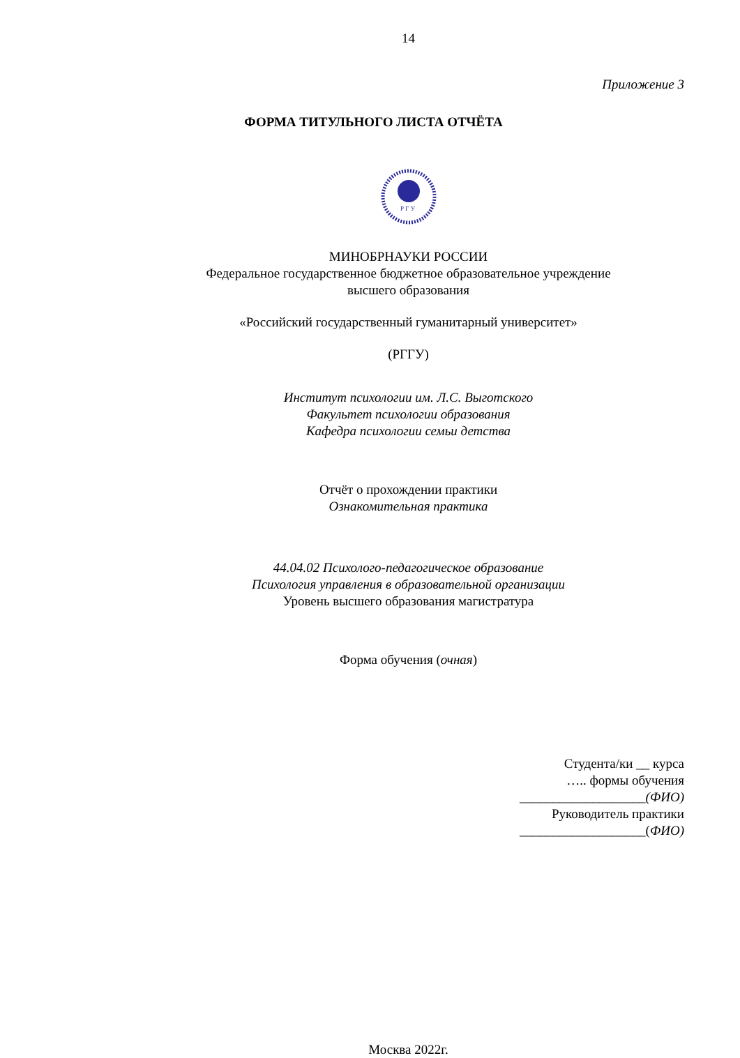14
Приложение 3
ФОРМА ТИТУЛЬНОГО ЛИСТА ОТЧЁТА
Р Г У
МИНОБРНАУКИ РОССИИ
Федеральное государственное бюджетное образовательное учреждение
высшего образования
«Российский государственный гуманитарный университет»
(РГГУ)
Институт психологии им. Л.С. Выготского
Факультет психологии образования
Кафедра психологии семьи детства
Отчёт о прохождении практики
Ознакомительная практика
44.04.02 Психолого-педагогическое образование
Психология управления в образовательной организации
Уровень высшего образования магистратура
Форма обучения (очная)
Студента/ки __ курса
….. формы обучения
___________________(ФИО)
Руководитель практики
___________________(ФИО)
Москва 2022г.